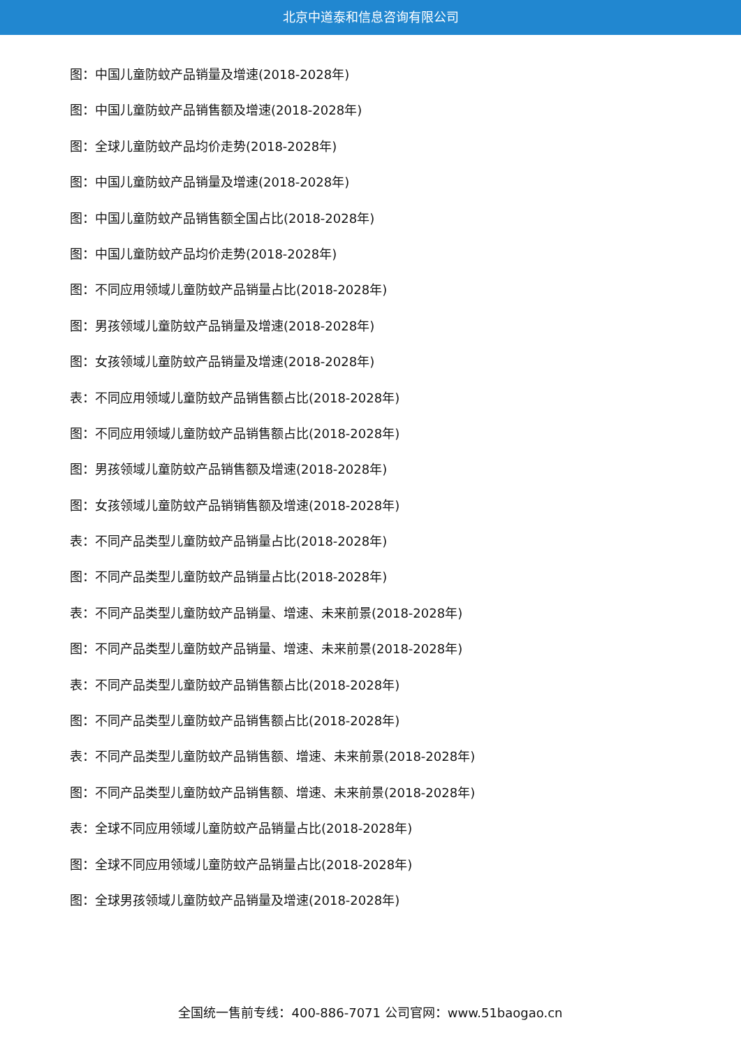北京中道泰和信息咨询有限公司
图：中国儿童防蚊产品销量及增速(2018-2028年)
图：中国儿童防蚊产品销售额及增速(2018-2028年)
图：全球儿童防蚊产品均价走势(2018-2028年)
图：中国儿童防蚊产品销量及增速(2018-2028年)
图：中国儿童防蚊产品销售额全国占比(2018-2028年)
图：中国儿童防蚊产品均价走势(2018-2028年)
图：不同应用领域儿童防蚊产品销量占比(2018-2028年)
图：男孩领域儿童防蚊产品销量及增速(2018-2028年)
图：女孩领域儿童防蚊产品销量及增速(2018-2028年)
表：不同应用领域儿童防蚊产品销售额占比(2018-2028年)
图：不同应用领域儿童防蚊产品销售额占比(2018-2028年)
图：男孩领域儿童防蚊产品销售额及增速(2018-2028年)
图：女孩领域儿童防蚊产品销销售额及增速(2018-2028年)
表：不同产品类型儿童防蚊产品销量占比(2018-2028年)
图：不同产品类型儿童防蚊产品销量占比(2018-2028年)
表：不同产品类型儿童防蚊产品销量、增速、未来前景(2018-2028年)
图：不同产品类型儿童防蚊产品销量、增速、未来前景(2018-2028年)
表：不同产品类型儿童防蚊产品销售额占比(2018-2028年)
图：不同产品类型儿童防蚊产品销售额占比(2018-2028年)
表：不同产品类型儿童防蚊产品销售额、增速、未来前景(2018-2028年)
图：不同产品类型儿童防蚊产品销售额、增速、未来前景(2018-2028年)
表：全球不同应用领域儿童防蚊产品销量占比(2018-2028年)
图：全球不同应用领域儿童防蚊产品销量占比(2018-2028年)
图：全球男孩领域儿童防蚊产品销量及增速(2018-2028年)
全国统一售前专线：400-886-7071 公司官网：www.51baogao.cn